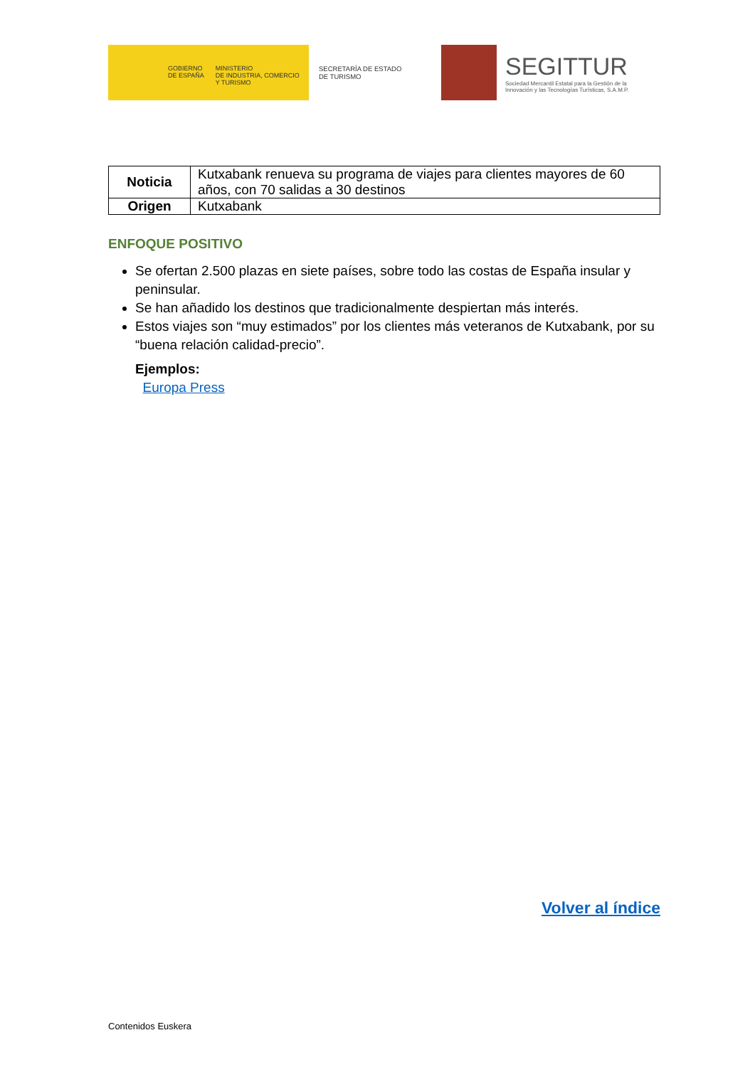GOBIERNO
DE ESPAÑA
MINISTERIO
DE INDUSTRIA, COMERCIO
Y TURISMO
SECRETARÍA DE ESTADO
DE TURISMO
SEGITTUR
Sociedad Mercantil Estatal para la Gestión de la
Innovación y las Tecnologías Turísticas, S.A.M.P.
| Noticia | Kutxabank renueva su programa de viajes para clientes mayores de 60 años, con 70 salidas a 30 destinos |
| Origen | Kutxabank |
ENFOQUE POSITIVO
Se ofertan 2.500 plazas en siete países, sobre todo las costas de España insular y peninsular.
Se han añadido los destinos que tradicionalmente despiertan más interés.
Estos viajes son “muy estimados” por los clientes más veteranos de Kutxabank, por su “buena relación calidad-precio”.
Ejemplos:
Europa Press
Volver al índice
Contenidos Euskera